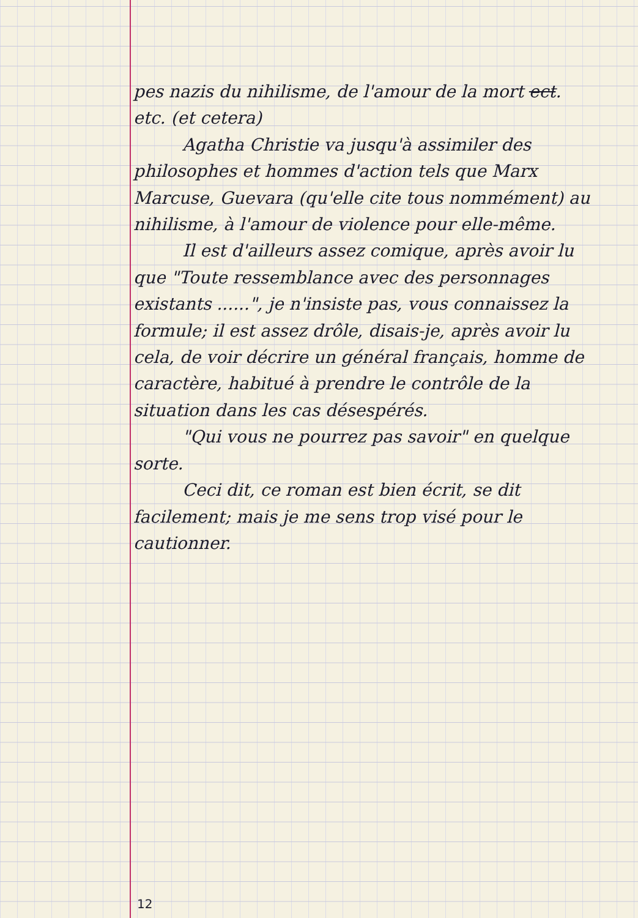pes nazis du nihilisme, de l'amour de la mort ect. etc. (et cetera)
Agatha Christie va jusqu'à assimiler des philosophes et hommes d'action tels que Marx Marcuse, Guevara (qu'elle cite tous nommément) au nihilisme, à l'amour de violence pour elle-même.
Il est d'ailleurs assez comique, après avoir lu que "Toute ressemblance avec des personnages existants ......", je n'insiste pas, vous connaissez la formule; il est assez drôle, disais-je, après avoir lu cela, de voir décrire un général français, homme de caractère, habitué à prendre le contrôle de la situation dans les cas désespérés.
"Qui vous ne pourrez pas savoir" en quelque sorte.
Ceci dit, ce roman est bien écrit, se dit facilement; mais je me sens trop visé pour le cautionner.
12